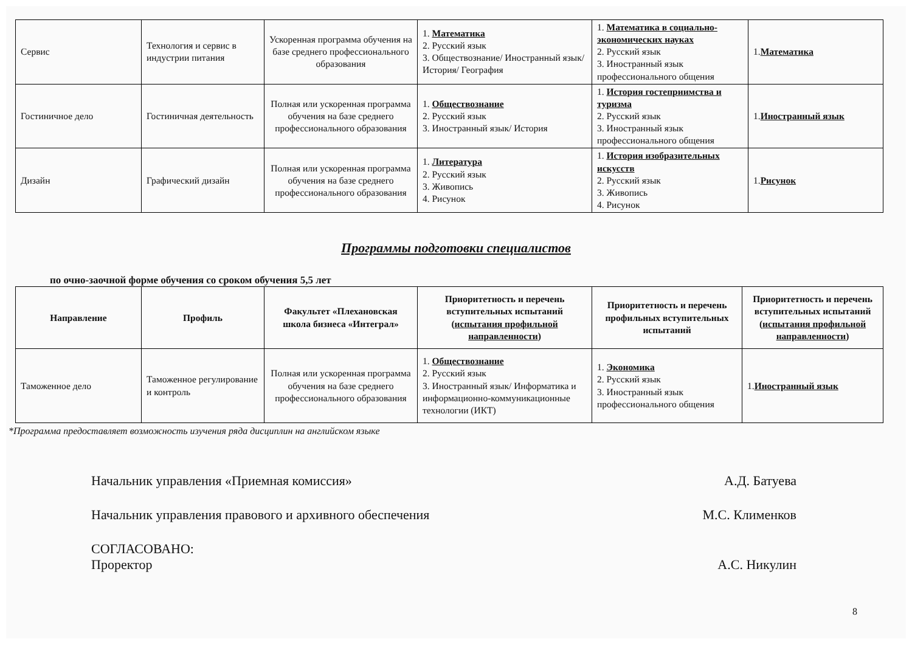| Сервис | Технология и сервис в индустрии питания | Ускоренная программа обучения на базе среднего профессионального образования | 1. Математика 2. Русский язык 3. Обществознание/ Иностранный язык/История/ География | 1. Математика в социально-экономических науках 2. Русский язык 3. Иностранный язык профессионального общения | 1. Математика |
| Гостиничное дело | Гостиничная деятельность | Полная или ускоренная программа обучения на базе среднего профессионального образования | 1. Обществознание 2. Русский язык 3. Иностранный язык/ История | 1. История гостеприимства и туризма 2. Русский язык 3. Иностранный язык профессионального общения | 1. Иностранный язык |
| Дизайн | Графический дизайн | Полная или ускоренная программа обучения на базе среднего профессионального образования | 1. Литература 2. Русский язык 3. Живопись 4. Рисунок | 1. История изобразительных искусств 2. Русский язык 3. Живопись 4. Рисунок | 1. Рисунок |
Программы подготовки специалистов
по очно-заочной форме обучения со сроком обучения 5,5 лет
| Направление | Профиль | Факультет «Плехановская школа бизнеса «Интеграл» | Приоритетность и перечень вступительных испытаний ( испытания профильной направленности ) | Приоритетность и перечень профильных вступительных испытаний | Приоритетность и перечень вступительных испытаний ( испытания профильной направленности ) |
| --- | --- | --- | --- | --- | --- |
| Таможенное дело | Таможенное регулирование и контроль | Полная или ускоренная программа обучения на базе среднего профессионального образования | 1. Обществознание 2. Русский язык 3. Иностранный язык/ Информатика и информационно-коммуникационные технологии (ИКТ) | 1. Экономика 2. Русский язык 3. Иностранный язык профессионального общения | 1. Иностранный язык |
*Программа предоставляет возможность изучения ряда дисциплин на английском языке
Начальник управления «Приемная комиссия» А.Д. Батуева
Начальник управления правового и архивного обеспечения М.С. Клименков
СОГЛАСОВАНО:
Проректор А.С. Никулин
8